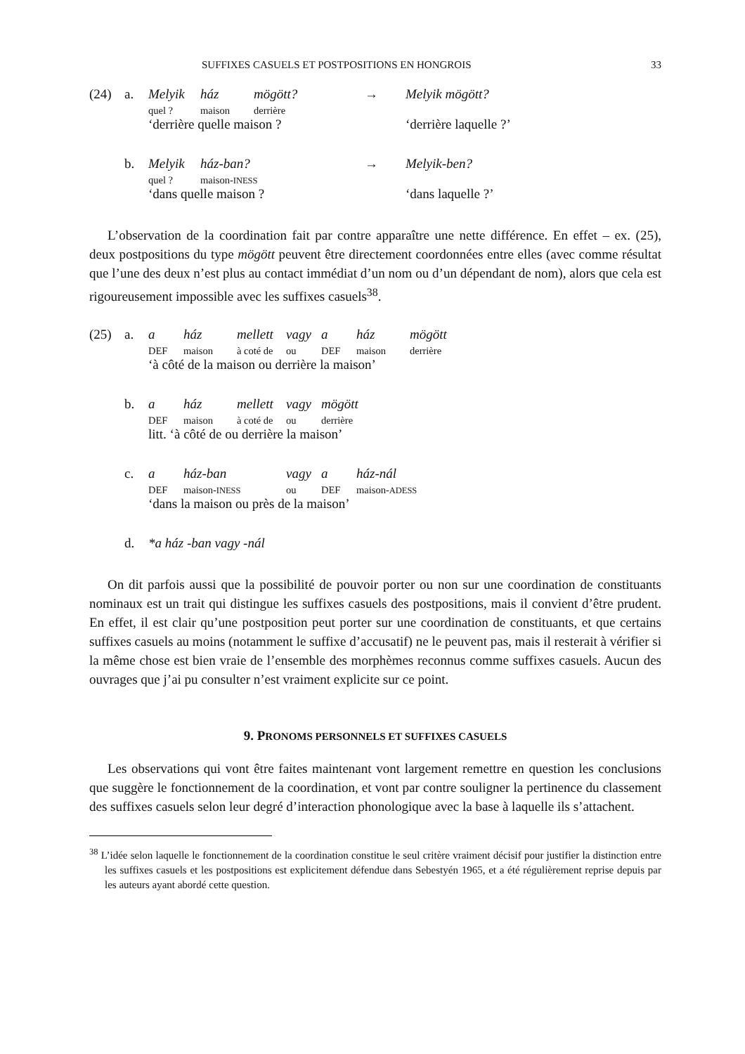SUFFIXES CASUELS ET POSTPOSITIONS EN HONGROIS 33
| (24) | a. | Melyik | ház | mögött? | → | Melyik mögött? |
| | | quel ? | maison | derrière | | |
| | | ‘derrière quelle maison ? | | | | ‘derrière laquelle ?’ |
| | b. | Melyik | ház-ban? | | → | Melyik-ben? |
| | | quel ? | maison- INESS | | | |
| | | ‘dans quelle maison ? | | | | ‘dans laquelle ?’ |
L’observation de la coordination fait par contre apparaître une nette différence. En effet – ex. (25), deux postpositions du type mögött peuvent être directement coordonnées entre elles (avec comme résultat que l’une des deux n’est plus au contact immédiat d’un nom ou d’un dépendant de nom), alors que cela est rigoureusement impossible avec les suffixes casuels<sup>38</sup>.
| (25) | a. | a | ház | mellett | vagy | a | ház | mögött |
| | | DEF | maison | à coté de | ou | DEF | maison | derrière |
| | | ‘à côté de la maison ou derrière la maison’ | | | | | | |
| | b. | a | ház | mellett | vagy | mögött | | |
| | | DEF | maison | à coté de | ou | derrière | | |
| | | litt. ‘à côté de ou derrière la maison’ | | | | | | |
| | c. | a | ház-ban | | vagy | a | ház-nál | |
| | | DEF | maison- INESS | | ou | DEF | maison- ADESS | |
| | | ‘dans la maison ou près de la maison’ | | | | | | |
| | d. | *a ház -ban vagy -nál | | | | | | |
On dit parfois aussi que la possibilité de pouvoir porter ou non sur une coordination de constituants nominaux est un trait qui distingue les suffixes casuels des postpositions, mais il convient d’être prudent. En effet, il est clair qu’une postposition peut porter sur une coordination de constituants, et que certains suffixes casuels au moins (notamment le suffixe d’accusatif) ne le peuvent pas, mais il resterait à vérifier si la même chose est bien vraie de l’ensemble des morphèmes reconnus comme suffixes casuels. Aucun des ouvrages que j’ai pu consulter n’est vraiment explicite sur ce point.
9. PRONOMS PERSONNELS ET SUFFIXES CASUELS
Les observations qui vont être faites maintenant vont largement remettre en question les conclusions que suggère le fonctionnement de la coordination, et vont par contre souligner la pertinence du classement des suffixes casuels selon leur degré d’interaction phonologique avec la base à laquelle ils s’attachent.
<sup>38</sup> L’idée selon laquelle le fonctionnement de la coordination constitue le seul critère vraiment décisif pour justifier la distinction entre les suffixes casuels et les postpositions est explicitement défendue dans Sebestyén 1965, et a été régulièrement reprise depuis par les auteurs ayant abordé cette question.